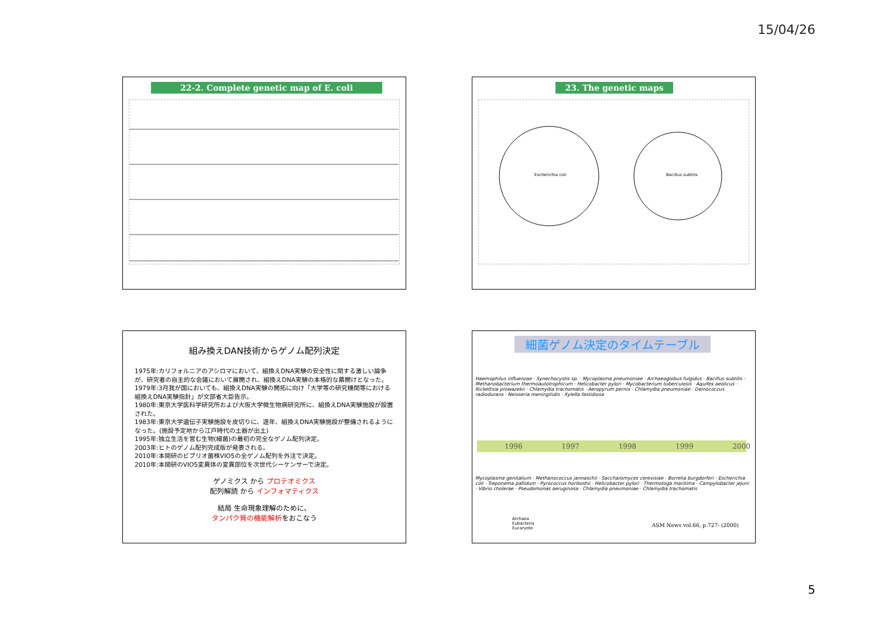15/04/26
22-2. Complete genetic map of E. coli
23. The genetic maps
Escherichia coli
Bacillus subtilis
組み換えDAN技術からゲノム配列決定
1975年:カリフォルニアのアシロマにおいて、組換えDNA実験の安全性に関する激しい論争が、研究者の自主的な会議において展開され、組換えDNA実験の本格的な幕開けとなった。
1979年:3月我が国においても、組換えDNA実験の開拓に向け「大学等の研究機関等における組換えDNA実験指針」が文部省大臣告示。
1980年:東京大学医科学研究所および大阪大学微生物病研究所に、組換えDNA実験施設が設置された。
1983年:東京大学遺伝子実験施設を皮切りに、逐年、組換えDNA実験施設が整備されるようになった。(施設予定地から江戸時代の土器が出土)
1995年:独立生活を営む生物(細菌)の最初の完全なゲノム配列決定。
2003年:ヒトのゲノム配列完成版が発表される。
2010年:本間研のビブリオ菌株VIO5の全ゲノム配列を外注で決定。
2010年:本間研のVIO5変異体の変異部位を次世代シーケンサーで決定。
ゲノミクス から プロテオミクス
配列解読 から インフォマティクス
結局 生命現象理解のために、
タンパク質の機能解析をおこなう
細菌ゲノム決定のタイムテーブル
1996 1997 1998 1999 2000
Haemophilus influenzae · Synechocystis sp. · Mycoplasma pneumoniae · Archaeoglobus fulgidus · Bacillus subtilis · Methanobacterium thermoautotrophicum · Helicobacter pylori · Mycobacterium tuberculosis · Aquifex aeolicus · Rickettsia prowazekii · Chlamydia trachomatis · Aeropyrum pernix · Chlamydia pneumoniae · Deinococcus radiodurans · Neisseria meningitidis · Xylella fastidiosa
Mycoplasma genitalium · Methanococcus jannaschii · Saccharomyces cerevisiae · Borrelia burgdorferi · Escherichia coli · Treponema pallidum · Pyrococcus horikoshii · Helicobacter pylori · Thermotoga maritima · Campylobacter jejuni · Vibrio cholerae · Pseudomonas aeruginosa · Chlamydia pneumoniae · Chlamydia trachomatis
Archaea
Eubacteria
Eucaryote
ASM News vol.66, p.727- (2000)
5